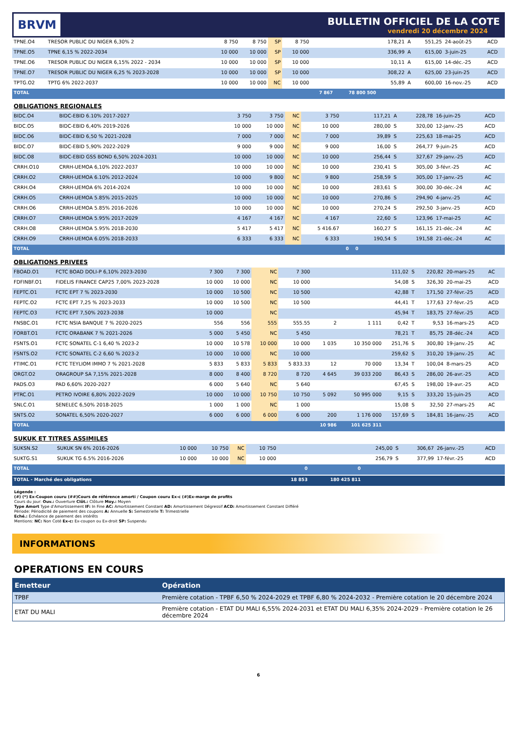BRVM
BULLETIN OFFICIEL DE LA COTE
vendredi 20 décembre 2024
| TPNE.O4 | TRESOR PUBLIC DU NIGER 6,30% 2 | 8 750 | 8 750 | SP | 8 750 | | | 178,21 | A | 551,25 | 24-août-25 | ACD |
| TPNE.O5 | TPNE 6,15 % 2022-2034 | 10 000 | 10 000 | SP | 10 000 | | | 336,99 | A | 615,00 | 3-juin-25 | ACD |
| TPNE.O6 | TRESOR PUBLIC DU NIGER 6,15% 2022 - 2034 | 10 000 | 10 000 | SP | 10 000 | | | 10,11 | A | 615,00 | 14-déc.-25 | ACD |
| TPNE.O7 | TRESOR PUBLIC DU NIGER 6,25 % 2023-2028 | 10 000 | 10 000 | SP | 10 000 | | | 308,22 | A | 625,00 | 23-juin-25 | ACD |
| TPTG.O2 | TPTG 6% 2022-2037 | 10 000 | 10 000 | NC | 10 000 | | | 55,89 | A | 600,00 | 16-nov.-25 | ACD |
| TOTAL | | | | | | 7 867 | 78 800 500 | | | | | |
OBLIGATIONS REGIONALES
| BIDC.O4 | BIDC-EBID 6.10% 2017-2027 | 3 750 | 3 750 | NC | 3 750 | | | 117,21 | A | 228,78 | 16-juin-25 | ACD |
| BIDC.O5 | BIDC-EBID 6,40% 2019-2026 | 10 000 | 10 000 | NC | 10 000 | | | 280,00 | S | 320,00 | 12-janv.-25 | ACD |
| BIDC.O6 | BIDC-EBID 6,50 % 2021-2028 | 7 000 | 7 000 | NC | 7 000 | | | 39,89 | S | 225,63 | 18-mai-25 | ACD |
| BIDC.O7 | BIDC-EBID 5,90% 2022-2029 | 9 000 | 9 000 | NC | 9 000 | | | 16,00 | S | 264,77 | 9-juin-25 | ACD |
| BIDC.O8 | BIDC-EBID GSS BOND 6,50% 2024-2031 | 10 000 | 10 000 | NC | 10 000 | | | 256,44 | S | 327,67 | 29-janv.-25 | ACD |
| CRRH.O10 | CRRH-UEMOA 6,10% 2022-2037 | 10 000 | 10 000 | NC | 10 000 | | | 230,41 | S | 305,00 | 3-févr.-25 | AC |
| CRRH.O2 | CRRH-UEMOA 6.10% 2012-2024 | 10 000 | 9 800 | NC | 9 800 | | | 258,59 | S | 305,00 | 17-janv.-25 | AC |
| CRRH.O4 | CRRH-UEMOA 6% 2014-2024 | 10 000 | 10 000 | NC | 10 000 | | | 283,61 | S | 300,00 | 30-déc.-24 | AC |
| CRRH.O5 | CRRH-UEMOA 5.85% 2015-2025 | 10 000 | 10 000 | NC | 10 000 | | | 270,86 | S | 294,90 | 4-janv.-25 | AC |
| CRRH.O6 | CRRH-UEMOA 5.85% 2016-2026 | 10 000 | 10 000 | NC | 10 000 | | | 270,24 | S | 292,50 | 3-janv.-25 | ACD |
| CRRH.O7 | CRRH-UEMOA 5.95% 2017-2029 | 4 167 | 4 167 | NC | 4 167 | | | 22,60 | S | 123,96 | 17-mai-25 | AC |
| CRRH.O8 | CRRH-UEMOA 5.95% 2018-2030 | 5 417 | 5 417 | NC | 5 416.67 | | | 160,27 | S | 161,15 | 21-déc.-24 | AC |
| CRRH.O9 | CRRH-UEMOA 6.05% 2018-2033 | 6 333 | 6 333 | NC | 6 333 | | | 190,54 | S | 191,58 | 21-déc.-24 | AC |
| TOTAL | | | | | | 0 | 0 | | | | | |
OBLIGATIONS PRIVEES
| FBOAD.O1 | FCTC BOAD DOLI-P 6,10% 2023-2030 | 7 300 | 7 300 | NC | 7 300 | | | 111,02 | S | 220,82 | 20-mars-25 | AC |
| FDFINBF.O1 | FIDELIS FINANCE CAP25 7,00% 2023-2028 | 10 000 | 10 000 | NC | 10 000 | | | 54,08 | S | 326,30 | 20-mai-25 | ACD |
| FEPTC.O1 | FCTC EPT 7 % 2023-2030 | 10 000 | 10 500 | NC | 10 500 | | | 42,88 | T | 171,50 | 27-févr.-25 | ACD |
| FEPTC.O2 | FCTC EPT 7,25 % 2023-2033 | 10 000 | 10 500 | NC | 10 500 | | | 44,41 | T | 177,63 | 27-févr.-25 | ACD |
| FEPTC.O3 | FCTC EPT 7,50% 2023-2038 | 10 000 | | NC | | | | 45,94 | T | 183,75 | 27-févr.-25 | ACD |
| FNSBC.O1 | FCTC NSIA BANQUE 7 % 2020-2025 | 556 | 556 | 555 | 555.55 | 2 | 1 111 | 0,42 | T | 9,53 | 16-mars-25 | ACD |
| FORBT.O1 | FCTC ORABANK 7 % 2021-2026 | 5 000 | 5 450 | NC | 5 450 | | | 78,21 | T | 85,75 | 28-déc.-24 | ACD |
| FSNTS.O1 | FCTC SONATEL C-1 6,40 % 2023-2 | 10 000 | 10 578 | 10 000 | 10 000 | 1 035 | 10 350 000 | 251,76 | S | 300,80 | 19-janv.-25 | AC |
| FSNTS.O2 | FCTC SONATEL C-2 6,60 % 2023-2 | 10 000 | 10 000 | NC | 10 000 | | | 259,62 | S | 310,20 | 19-janv.-25 | AC |
| FTIMC.O1 | FCTC TEYLIOM IMMO 7 % 2021-2028 | 5 833 | 5 833 | 5 833 | 5 833.33 | 12 | 70 000 | 13,34 | T | 100,04 | 8-mars-25 | ACD |
| ORGT.O2 | ORAGROUP SA 7,15% 2021-2028 | 8 000 | 8 400 | 8 720 | 8 720 | 4 645 | 39 033 200 | 86,43 | S | 286,00 | 26-avr.-25 | ACD |
| PADS.O3 | PAD 6,60% 2020-2027 | 6 000 | 5 640 | NC | 5 640 | | | 67,45 | S | 198,00 | 19-avr.-25 | ACD |
| PTRC.O1 | PETRO IVOIRE 6,80% 2022-2029 | 10 000 | 10 000 | 10 750 | 10 750 | 5 092 | 50 995 000 | 9,15 | S | 333,20 | 15-juin-25 | ACD |
| SNLC.O1 | SENELEC 6,50% 2018-2025 | 1 000 | 1 000 | NC | 1 000 | | | 15,08 | S | 32,50 | 27-mars-25 | AC |
| SNTS.O2 | SONATEL 6,50% 2020-2027 | 6 000 | 6 000 | 6 000 | 6 000 | 200 | 1 176 000 | 157,69 | S | 184,81 | 16-janv.-25 | ACD |
| TOTAL | | | | | | 10 986 | 101 625 311 | | | | | |
SUKUK ET TITRES ASSIMILES
| SUKSN.S2 | SUKUK SN 6% 2016-2026 | 10 000 | 10 750 | NC | 10 750 | | | 245,00 | S | 306,67 | 26-janv.-25 | ACD |
| SUKTG.S1 | SUKUK TG 6.5% 2016-2026 | 10 000 | 10 000 | NC | 10 000 | | | 256,79 | S | 377,99 | 17-févr.-25 | ACD |
| TOTAL | | | | | | 0 | 0 | | | | | |
| TOTAL - Marché des obligations | | | | | | 18 853 | 180 425 811 | | | | | |
Légende :
(#) (*) Ex-Coupon couru (##)Cours de référence amorti / Coupon couru Ex-c (#)Ex-marge de profits
Cours du jour: Ouv.: Ouverture Clôt.: Clôture Moy.: Moyen
Type Amort Type d'Amortissement IF: In Fine AC: Amortissement Constant AD: Amortissement Dégressif ACD: Amortissement Constant Différé
Période: Périodicité de paiement des coupons A: Annuelle S: Semestrielle T: Trimestrielle
Eché.: Échéance de paiement des intérêts
Mentions: NC: Non Coté Ex-c: Ex-coupon ou Ex-droit SP: Suspendu
INFORMATIONS
OPERATIONS EN COURS
| Emetteur | Opération |
| --- | --- |
| TPBF | Première cotation - TPBF 6,50 % 2024-2029 et TPBF 6,80 % 2024-2032 - Première cotation le 20 décembre 2024 |
| ETAT DU MALI | Première cotation - ETAT DU MALI 6,55% 2024-2031 et ETAT DU MALI 6,35% 2024-2029 - Première cotation le 26 décembre 2024 |
6